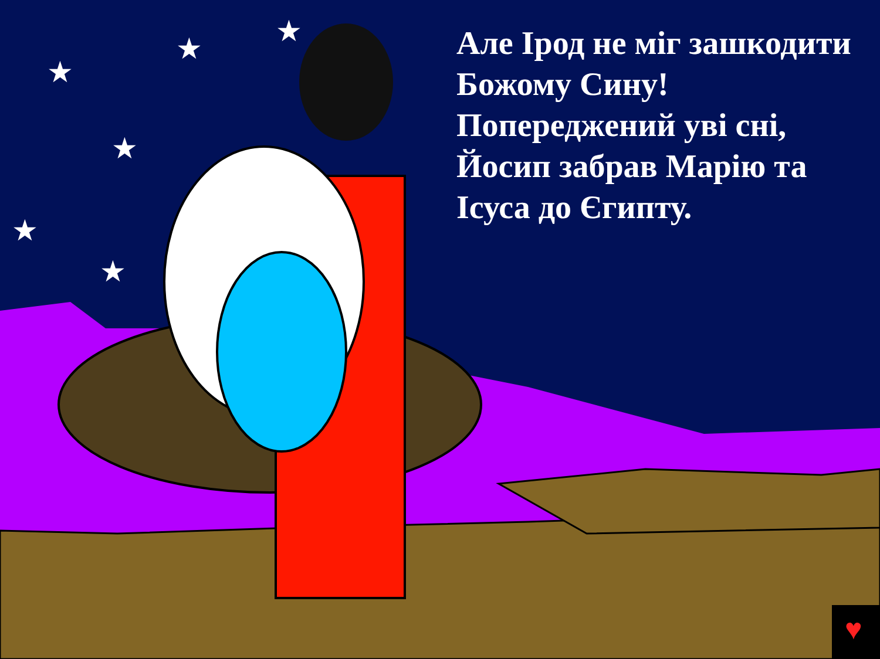♥
★
★
★
★
★
★
Але Ірод не міг зашкодити Божому Сину! Попереджений уві сні, Йосип забрав Марію та Ісуса до Єгипту.